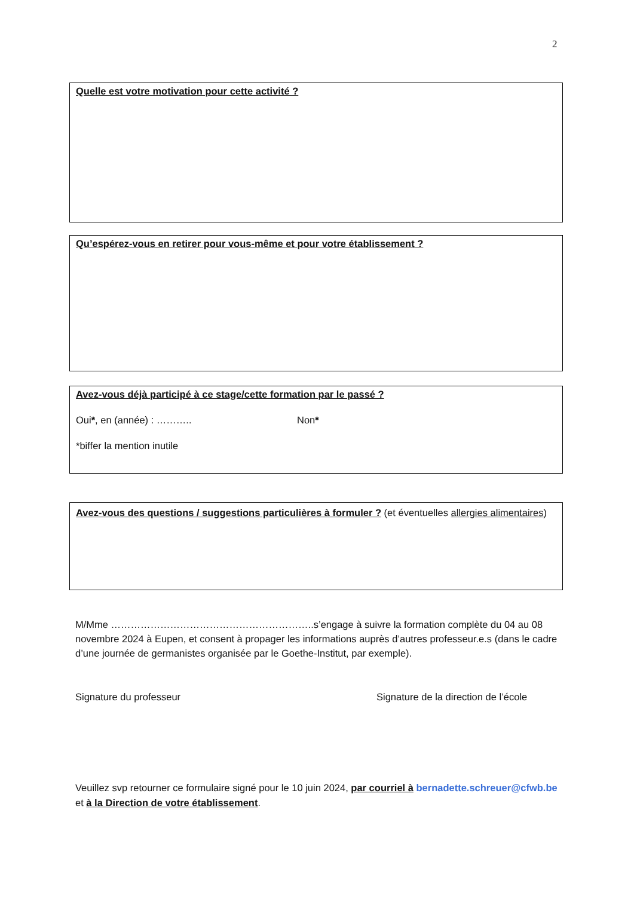2
Quelle est votre motivation pour cette activité ?
Qu’espérez-vous en retirer pour vous-même et pour votre établissement ?
Avez-vous déjà participé à ce stage/cette formation par le passé ?
Oui*, en (année) : ……….. Non*
*biffer la mention inutile
Avez-vous des questions / suggestions particulières à formuler ? (et éventuelles allergies alimentaires)
M/Mme ……………………………………………………..s’engage à suivre la formation complète du 04 au 08 novembre 2024 à Eupen, et consent à propager les informations auprès d’autres professeur.e.s (dans le cadre d’une journée de germanistes organisée par le Goethe-Institut, par exemple).
Signature du professeur Signature de la direction de l’école
Veuillez svp retourner ce formulaire signé pour le 10 juin 2024, par courriel à bernadette.schreuer@cfwb.be et à la Direction de votre établissement.